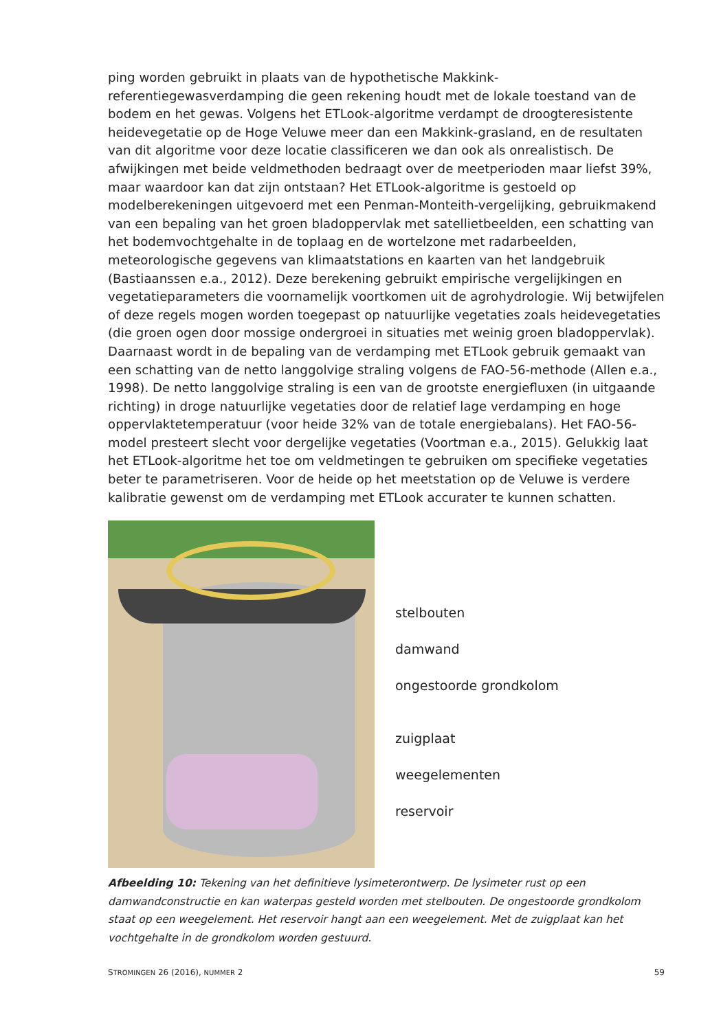ping worden gebruikt in plaats van de hypothetische Makkink-referentiegewasverdamping die geen rekening houdt met de lokale toestand van de bodem en het gewas. Volgens het ETLook-algoritme verdampt de droogteresistente heidevegetatie op de Hoge Veluwe meer dan een Makkink-grasland, en de resultaten van dit algoritme voor deze locatie classificeren we dan ook als onrealistisch. De afwijkingen met beide veldmethoden bedraagt over de meetperioden maar liefst 39%, maar waardoor kan dat zijn ontstaan? Het ETLook-algoritme is gestoeld op modelberekeningen uitgevoerd met een Penman-Monteith-vergelijking, gebruikmakend van een bepaling van het groen bladoppervlak met satellietbeelden, een schatting van het bodemvochtgehalte in de toplaag en de wortelzone met radarbeelden, meteorologische gegevens van klimaatstations en kaarten van het landgebruik (Bastiaanssen e.a., 2012). Deze berekening gebruikt empirische vergelijkingen en vegetatieparameters die voornamelijk voortkomen uit de agrohydrologie. Wij betwijfelen of deze regels mogen worden toegepast op natuurlijke vegetaties zoals heidevegetaties (die groen ogen door mossige ondergroei in situaties met weinig groen bladoppervlak). Daarnaast wordt in de bepaling van de verdamping met ETLook gebruik gemaakt van een schatting van de netto langgolvige straling volgens de FAO-56-methode (Allen e.a., 1998). De netto langgolvige straling is een van de grootste energiefluxen (in uitgaande richting) in droge natuurlijke vegetaties door de relatief lage verdamping en hoge oppervlaktetemperatuur (voor heide 32% van de totale energiebalans). Het FAO-56-model presteert slecht voor dergelijke vegetaties (Voortman e.a., 2015). Gelukkig laat het ETLook-algoritme het toe om veldmetingen te gebruiken om specifieke vegetaties beter te parametriseren. Voor de heide op het meetstation op de Veluwe is verdere kalibratie gewenst om de verdamping met ETLook accurater te kunnen schatten.
stelbouten
damwand
ongestoorde grondkolom
zuigplaat
weegelementen
reservoir
Afbeelding 10: Tekening van het definitieve lysimeterontwerp. De lysimeter rust op een damwandconstructie en kan waterpas gesteld worden met stelbouten. De ongestoorde grondkolom staat op een weegelement. Het reservoir hangt aan een weegelement. Met de zuigplaat kan het vochtgehalte in de grondkolom worden gestuurd.
STROMINGEN 26 (2016), NUMMER 2 59